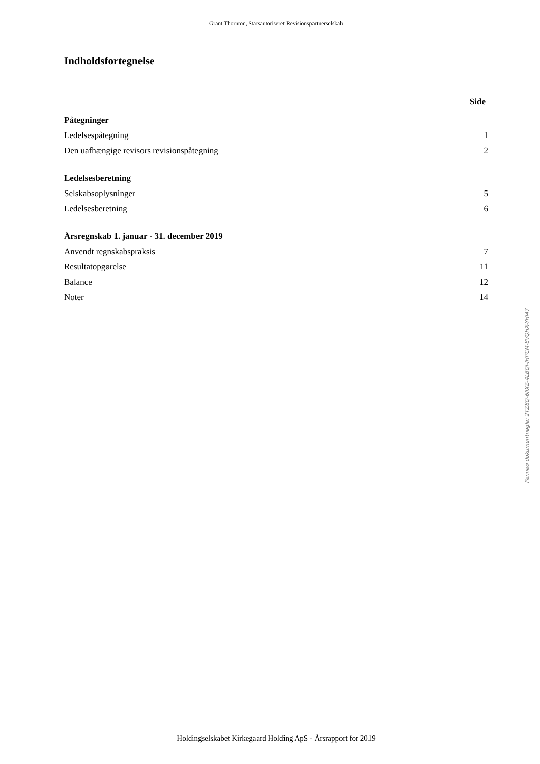Grant Thornton, Statsautoriseret Revisionspartnerselskab
Indholdsfortegnelse
Side
Påtegninger
Ledelsespåtegning 1
Den uafhængige revisors revisionspåtegning 2
Ledelsesberetning
Selskabsoplysninger 5
Ledelsesberetning 6
Årsregnskab 1. januar - 31. december 2019
Anvendt regnskabspraksis 7
Resultatopgørelse 11
Balance 12
Noter 14
Holdingselskabet Kirkegaard Holding ApS · Årsrapport for 2019
Penneo dokumentnøgle: 2TZ8Q-6IIXZ-4LBQI-IHPCM-8VQHX-YHI47